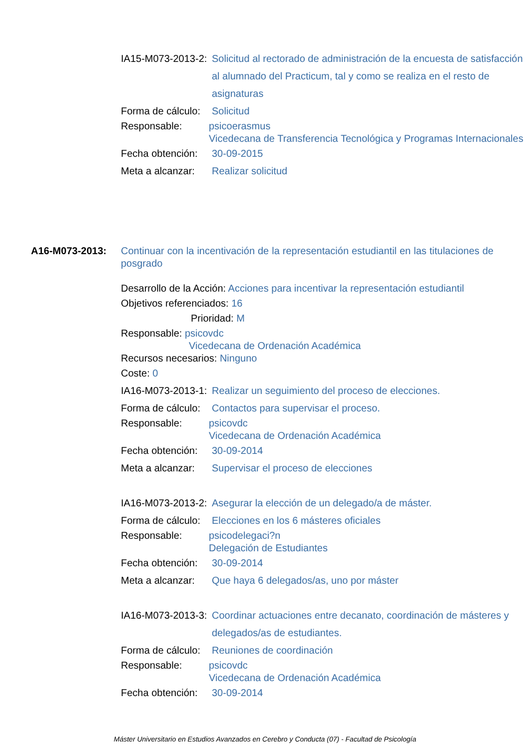IA15-M073-2013-2:
Solicitud al rectorado de administración de la encuesta de satisfacción al alumnado del Practicum, tal y como se realiza en el resto de asignaturas
Forma de cálculo:
Solicitud
Responsable: psicoerasmus
Vicedecana de Transferencia Tecnológica y Programas Internacionales
Fecha obtención:
30-09-2015
Meta a alcanzar:
Realizar solicitud
A16-M073-2013: Continuar con la incentivación de la representación estudiantil en las titulaciones de posgrado
Desarrollo de la Acción: Acciones para incentivar la representación estudiantil
Objetivos referenciados: 16
Prioridad: M
Responsable: psicovdc
Vicedecana de Ordenación Académica
Recursos necesarios: Ninguno
Coste: 0
IA16-M073-2013-1:
Realizar un seguimiento del proceso de elecciones.
Forma de cálculo:
Contactos para supervisar el proceso.
Responsable: psicovdc
Vicedecana de Ordenación Académica
Fecha obtención:
30-09-2014
Meta a alcanzar:
Supervisar el proceso de elecciones
IA16-M073-2013-2:
Asegurar la elección de un delegado/a de máster.
Forma de cálculo:
Elecciones en los 6 másteres oficiales
Responsable: psicodelegaci?n
Delegación de Estudiantes
Fecha obtención:
30-09-2014
Meta a alcanzar:
Que haya 6 delegados/as, uno por máster
IA16-M073-2013-3:
Coordinar actuaciones entre decanato, coordinación de másteres y delegados/as de estudiantes.
Forma de cálculo:
Reuniones de coordinación
Responsable: psicovdc
Vicedecana de Ordenación Académica
Fecha obtención:
30-09-2014
Máster Universitario en Estudios Avanzados en Cerebro y Conducta (07) - Facultad de Psicología